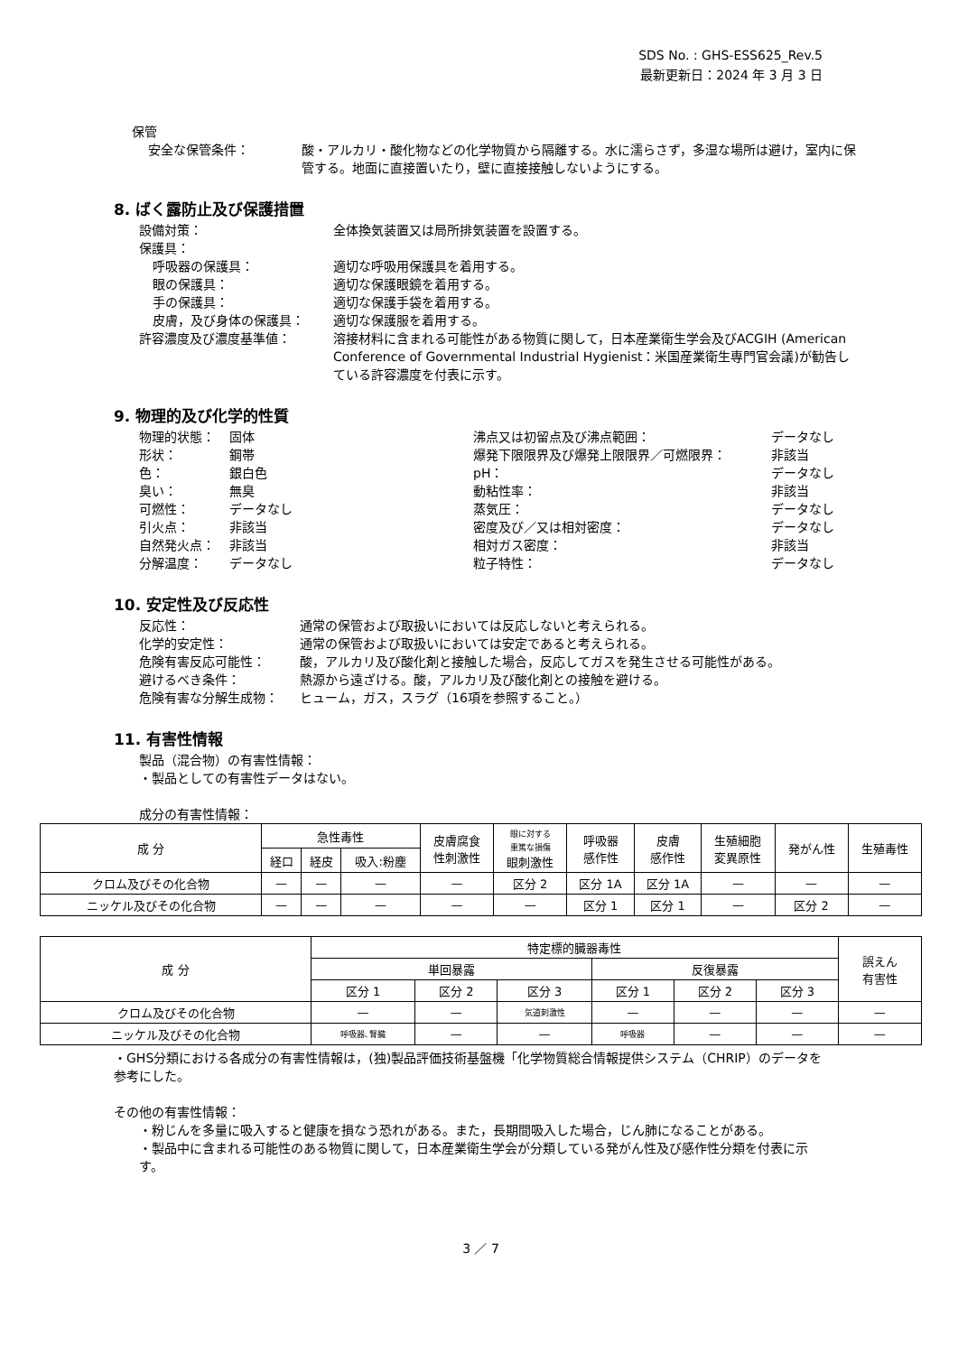SDS No. : GHS-ESS625_Rev.5
最新更新日：2024 年 3 月 3 日
保管
安全な保管条件： 酸・アルカリ・酸化物などの化学物質から隔離する。水に濡らさず，多湿な場所は避け，室内に保管する。地面に直接置いたり，壁に直接接触しないようにする。
8. ばく露防止及び保護措置
設備対策： 全体換気装置又は局所排気装置を設置する。
保護具：
呼吸器の保護具： 適切な呼吸用保護具を着用する。
眼の保護具： 適切な保護眼鏡を着用する。
手の保護具： 適切な保護手袋を着用する。
皮膚，及び身体の保護具： 適切な保護服を着用する。
許容濃度及び濃度基準値： 溶接材料に含まれる可能性がある物質に関して，日本産業衛生学会及びACGIH (American Conference of Governmental Industrial Hygienist：米国産業衛生専門官会議)が勧告している許容濃度を付表に示す。
9. 物理的及び化学的性質
物理的状態： 固体
形状： 鋼帯
色： 銀白色
臭い： 無臭
可燃性： データなし
引火点： 非該当
自然発火点： 非該当
分解温度： データなし
沸点又は初留点及び沸点範囲： データなし
爆発下限限界及び爆発上限限界／可燃限界： 非該当
pH： データなし
動粘性率： 非該当
蒸気圧： データなし
密度及び／又は相対密度： データなし
相対ガス密度： 非該当
粒子特性： データなし
10. 安定性及び反応性
反応性： 通常の保管および取扱いにおいては反応しないと考えられる。
化学的安定性： 通常の保管および取扱いにおいては安定であると考えられる。
危険有害反応可能性： 酸，アルカリ及び酸化剤と接触した場合，反応してガスを発生させる可能性がある。
避けるべき条件： 熱源から遠ざける。酸，アルカリ及び酸化剤との接触を避ける。
危険有害な分解生成物： ヒューム，ガス，スラグ（16項を参照すること。）
11. 有害性情報
製品（混合物）の有害性情報：
・製品としての有害性データはない。
成分の有害性情報：
| 成 分 | 急性毒性 | | | 皮膚腐食 性刺激性 | 眼に対する 重篤な損傷 眼刺激性 | 呼吸器 感作性 | 皮膚 感作性 | 生殖細胞 変異原性 | 発がん性 | 生殖毒性 |
| --- | --- | --- | --- | --- | --- | --- | --- | --- | --- | --- |
| | 経口 | 経皮 | 吸入:粉塵 | | | | | | | |
| クロム及びその化合物 | — | — | — | — | 区分 2 | 区分 1A | 区分 1A | — | — | — |
| ニッケル及びその化合物 | — | — | — | — | — | 区分 1 | 区分 1 | — | 区分 2 | — |
| 成 分 | 特定標的臓器毒性 | | | | | | 誤えん 有害性 |
| --- | --- | --- | --- | --- | --- | --- | --- |
| | 単回暴露 | | | 反復暴露 | | | |
| | 区分 1 | 区分 2 | 区分 3 | 区分 1 | 区分 2 | 区分 3 | |
| クロム及びその化合物 | — | — | 気道刺激性 | — | — | — | — |
| ニッケル及びその化合物 | 呼吸器､腎臓 | — | — | 呼吸器 | — | — | — |
・GHS分類における各成分の有害性情報は，(独)製品評価技術基盤機「化学物質総合情報提供システム（CHRIP）のデータを参考にした。
その他の有害性情報：
・粉じんを多量に吸入すると健康を損なう恐れがある。また，長期間吸入した場合，じん肺になることがある。
・製品中に含まれる可能性のある物質に関して，日本産業衛生学会が分類している発がん性及び感作性分類を付表に示す。
3 ／ 7